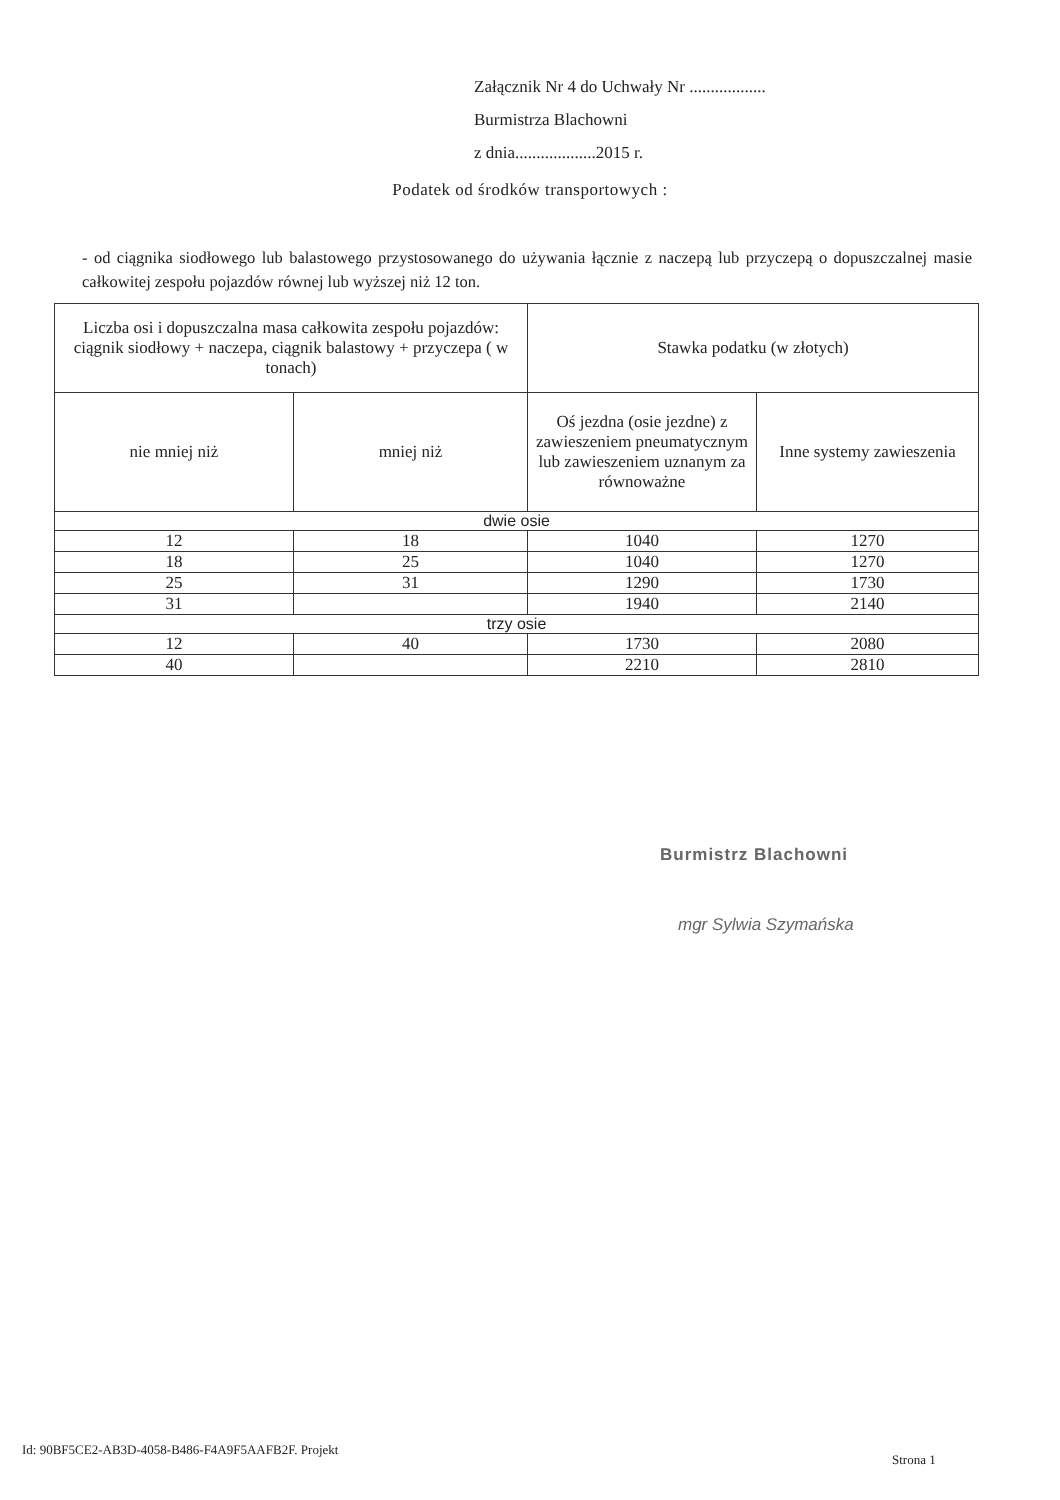Załącznik Nr 4 do Uchwały Nr ..................
Burmistrza Blachowni
z dnia...................2015 r.
Podatek od środków transportowych :
- od ciągnika siodłowego lub balastowego przystosowanego do używania łącznie z naczepą lub przyczepą o dopuszczalnej masie całkowitej zespołu pojazdów równej lub wyższej niż 12 ton.
| Liczba osi i dopuszczalna masa całkowita zespołu pojazdów: ciągnik siodłowy + naczepa, ciągnik balastowy + przyczepa ( w tonach) | | Stawka podatku (w złotych) | |
| --- | --- | --- | --- |
| nie mniej niż | mniej niż | Oś jezdna (osie jezdne) z zawieszeniem pneumatycznym lub zawieszeniem uznanym za równoważne | Inne systemy zawieszenia |
| dwie osie | | | |
| 12 | 18 | 1040 | 1270 |
| 18 | 25 | 1040 | 1270 |
| 25 | 31 | 1290 | 1730 |
| 31 | | 1940 | 2140 |
| trzy osie | | | |
| 12 | 40 | 1730 | 2080 |
| 40 | | 2210 | 2810 |
Burmistrz Blachowni
mgr Sylwia Szymańska
Id: 90BF5CE2-AB3D-4058-B486-F4A9F5AAFB2F. Projekt
Strona 1